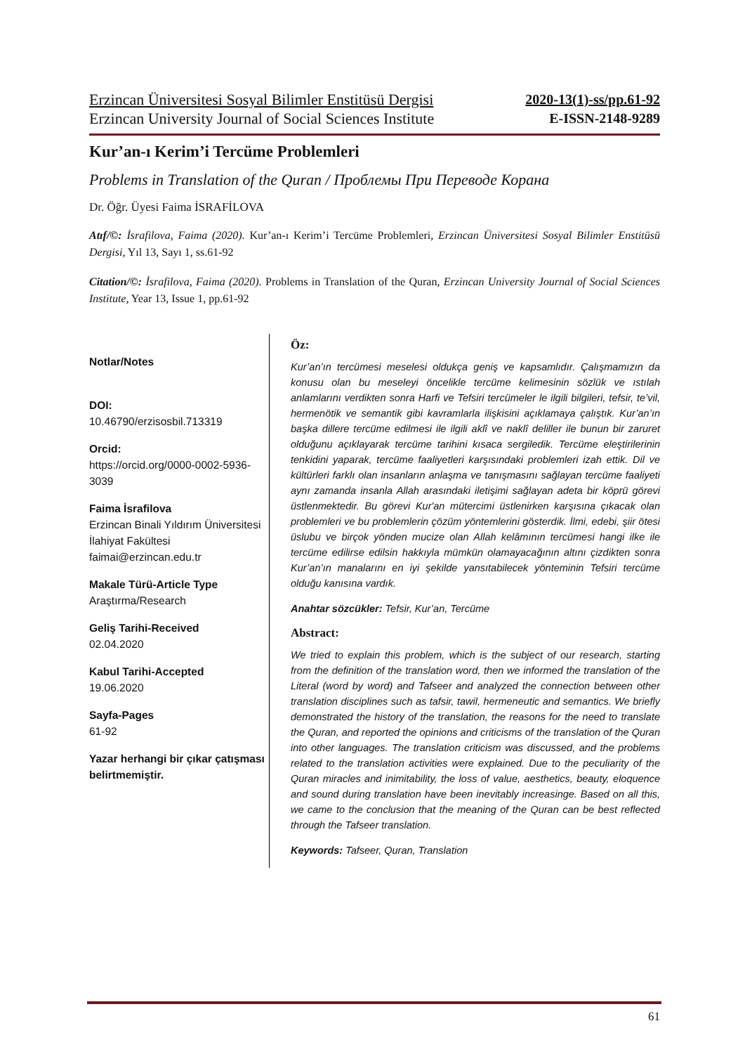Erzincan Üniversitesi Sosyal Bilimler Enstitüsü Dergisi 2020-13(1)-ss/pp.61-92
Erzincan University Journal of Social Sciences Institute E-ISSN-2148-9289
Kur’an-ı Kerim’i Tercüme Problemleri
Problems in Translation of the Quran / Проблемы При Переводе Корана
Dr. Öğr. Üyesi Faima İSRAFİLOVA
Atıf/©: İsrafilova, Faima (2020). Kur’an-ı Kerim’i Tercüme Problemleri, Erzincan Üniversitesi Sosyal Bilimler Enstitüsü Dergisi, Yıl 13, Sayı 1, ss.61-92
Citation/©: İsrafilova, Faima (2020). Problems in Translation of the Quran, Erzincan University Journal of Social Sciences Institute, Year 13, Issue 1, pp.61-92
Notlar/Notes
DOI:
10.46790/erzisosbil.713319
Orcid:
https://orcid.org/0000-0002-5936-3039
Faima İsrafilova
Erzincan Binali Yıldırım Üniversitesi İlahiyat Fakültesi
faimai@erzincan.edu.tr
Makale Türü-Article Type
Araştırma/Research
Geliş Tarihi-Received
02.04.2020
Kabul Tarihi-Accepted
19.06.2020
Sayfa-Pages
61-92
Yazar herhangi bir çıkar çatışması belirtmemiştir.
Öz:
Kur’an’ın tercümesi meselesi oldukça geniş ve kapsamlıdır. Çalışmamızın da konusu olan bu meseleyi öncelikle tercüme kelimesinin sözlük ve ıstılah anlamlarını verdikten sonra Harfi ve Tefsiri tercümeler le ilgili bilgileri, tefsir, te’vil, hermenötik ve semantik gibi kavramlarla ilişkisini açıklamaya çalıştık. Kur’an’ın başka dillere tercüme edilmesi ile ilgili aklî ve naklî deliller ile bunun bir zaruret olduğunu açıklayarak tercüme tarihini kısaca sergiledik. Tercüme eleştirilerinin tenkidini yaparak, tercüme faaliyetleri karşısındaki problemleri izah ettik. Dil ve kültürleri farklı olan insanların anlaşma ve tanışmasını sağlayan tercüme faaliyeti aynı zamanda insanla Allah arasındaki iletişimi sağlayan adeta bir köprü görevi üstlenmektedir. Bu görevi Kur'an mütercimi üstlenirken karşısına çıkacak olan problemleri ve bu problemlerin çözüm yöntemlerini gösterdik. İlmi, edebi, şiir ötesi üslubu ve birçok yönden mucize olan Allah kelâmının tercümesi hangi ilke ile tercüme edilirse edilsin hakkıyla mümkün olamayacağının altını çizdikten sonra Kur’an’ın manalarını en iyi şekilde yansıtabilecek yönteminin Tefsiri tercüme olduğu kanısına vardık.
Anahtar sözcükler: Tefsir, Kur’an, Tercüme
Abstract:
We tried to explain this problem, which is the subject of our research, starting from the definition of the translation word, then we informed the translation of the Literal (word by word) and Tafseer and analyzed the connection between other translation disciplines such as tafsir, tawil, hermeneutic and semantics. We briefly demonstrated the history of the translation, the reasons for the need to translate the Quran, and reported the opinions and criticisms of the translation of the Quran into other languages. The translation criticism was discussed, and the problems related to the translation activities were explained. Due to the peculiarity of the Quran miracles and inimitability, the loss of value, aesthetics, beauty, eloquence and sound during translation have been inevitably increasinge. Based on all this, we came to the conclusion that the meaning of the Quran can be best reflected through the Tafseer translation.
Keywords: Tafseer, Quran, Translation
61